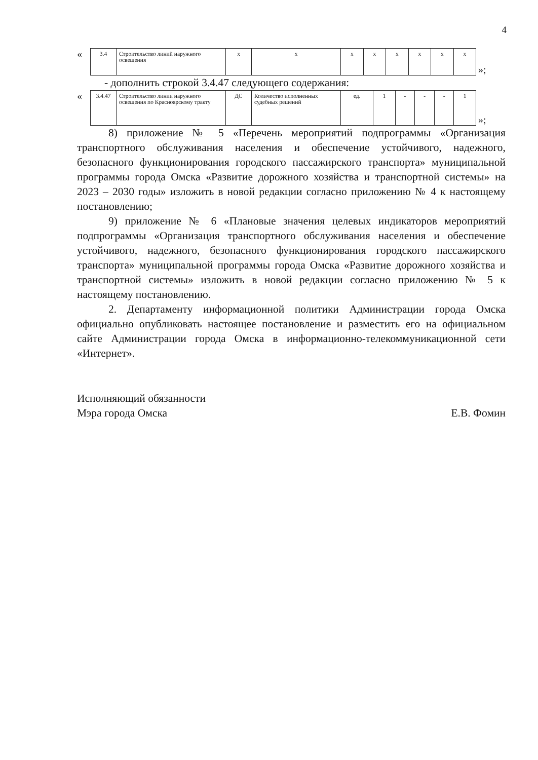4
«
| 3.4 | Строительство линий наружного освещения | х | х | х | х | х | х | х | х |
»;
- дополнить строкой 3.4.47 следующего содержания:
«
| 3.4.47 | Строительство линии наружного освещения по Красноярскому тракту | ДС | Количество исполненных судебных решений | ед. | 1 | - | - | - | 1 |
»;
8) приложение № 5 «Перечень мероприятий подпрограммы «Организация транспортного обслуживания населения и обеспечение устойчивого, надежного, безопасного функционирования городского пассажирского транспорта» муниципальной программы города Омска «Развитие дорожного хозяйства и транспортной системы» на 2023 – 2030 годы» изложить в новой редакции согласно приложению № 4 к настоящему постановлению;
9) приложение № 6 «Плановые значения целевых индикаторов мероприятий подпрограммы «Организация транспортного обслуживания населения и обеспечение устойчивого, надежного, безопасного функционирования городского пассажирского транспорта» муниципальной программы города Омска «Развитие дорожного хозяйства и транспортной системы» изложить в новой редакции согласно приложению № 5 к настоящему постановлению.
2. Департаменту информационной политики Администрации города Омска официально опубликовать настоящее постановление и разместить его на официальном сайте Администрации города Омска в информационно-телекоммуникационной сети «Интернет».
Исполняющий обязанности
Мэра города Омска
Е.В. Фомин